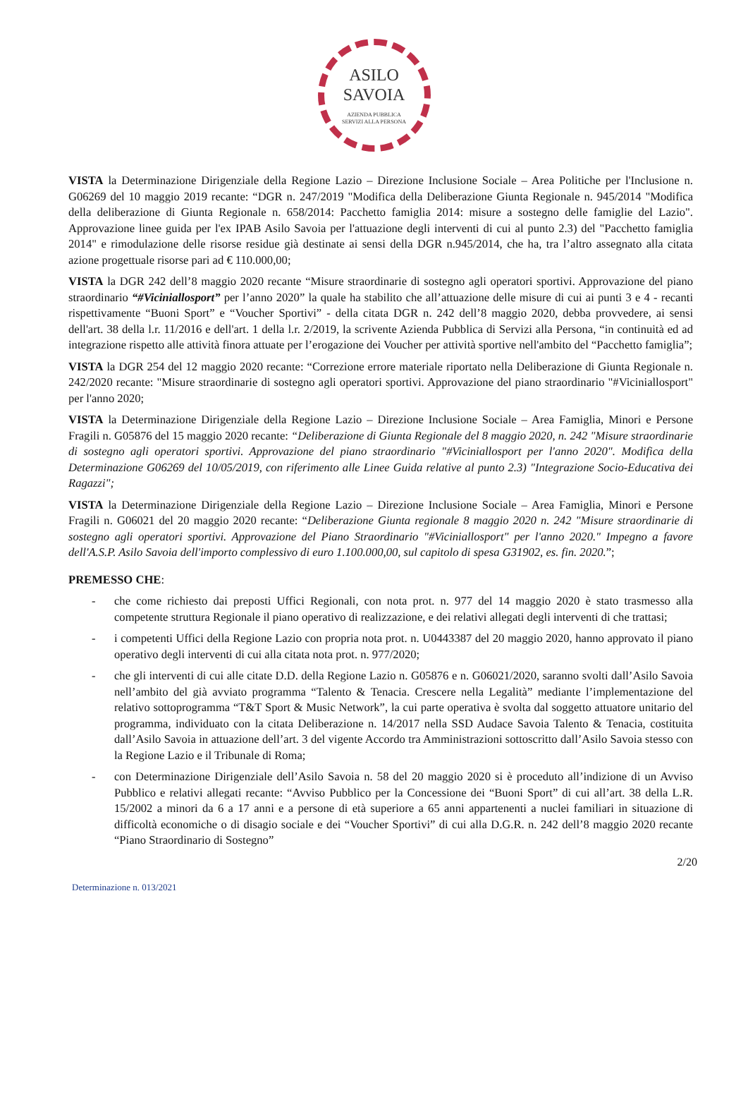ASILO
SAVOIA
AZIENDA PUBBLICA
SERVIZI ALLA PERSONA
VISTA la Determinazione Dirigenziale della Regione Lazio – Direzione Inclusione Sociale – Area Politiche per l'Inclusione n. G06269 del 10 maggio 2019 recante: “DGR n. 247/2019 "Modifica della Deliberazione Giunta Regionale n. 945/2014 "Modifica della deliberazione di Giunta Regionale n. 658/2014: Pacchetto famiglia 2014: misure a sostegno delle famiglie del Lazio". Approvazione linee guida per l'ex IPAB Asilo Savoia per l'attuazione degli interventi di cui al punto 2.3) del "Pacchetto famiglia 2014" e rimodulazione delle risorse residue già destinate ai sensi della DGR n.945/2014, che ha, tra l’altro assegnato alla citata azione progettuale risorse pari ad € 110.000,00;
VISTA la DGR 242 dell’8 maggio 2020 recante “Misure straordinarie di sostegno agli operatori sportivi. Approvazione del piano straordinario “#Viciniallosport” per l’anno 2020” la quale ha stabilito che all’attuazione delle misure di cui ai punti 3 e 4 - recanti rispettivamente “Buoni Sport” e “Voucher Sportivi” - della citata DGR n. 242 dell’8 maggio 2020, debba provvedere, ai sensi dell'art. 38 della l.r. 11/2016 e dell'art. 1 della l.r. 2/2019, la scrivente Azienda Pubblica di Servizi alla Persona, “in continuità ed ad integrazione rispetto alle attività finora attuate per l’erogazione dei Voucher per attività sportive nell'ambito del “Pacchetto famiglia”;
VISTA la DGR 254 del 12 maggio 2020 recante: “Correzione errore materiale riportato nella Deliberazione di Giunta Regionale n. 242/2020 recante: "Misure straordinarie di sostegno agli operatori sportivi. Approvazione del piano straordinario "#Viciniallosport" per l'anno 2020;
VISTA la Determinazione Dirigenziale della Regione Lazio – Direzione Inclusione Sociale – Area Famiglia, Minori e Persone Fragili n. G05876 del 15 maggio 2020 recante: “Deliberazione di Giunta Regionale del 8 maggio 2020, n. 242 "Misure straordinarie di sostegno agli operatori sportivi. Approvazione del piano straordinario "#Viciniallosport per l'anno 2020". Modifica della Determinazione G06269 del 10/05/2019, con riferimento alle Linee Guida relative al punto 2.3) "Integrazione Socio-Educativa dei Ragazzi";
VISTA la Determinazione Dirigenziale della Regione Lazio – Direzione Inclusione Sociale – Area Famiglia, Minori e Persone Fragili n. G06021 del 20 maggio 2020 recante: “Deliberazione Giunta regionale 8 maggio 2020 n. 242 "Misure straordinarie di sostegno agli operatori sportivi. Approvazione del Piano Straordinario "#Viciniallosport" per l'anno 2020." Impegno a favore dell'A.S.P. Asilo Savoia dell'importo complessivo di euro 1.100.000,00, sul capitolo di spesa G31902, es. fin. 2020.”;
PREMESSO CHE:
- che come richiesto dai preposti Uffici Regionali, con nota prot. n. 977 del 14 maggio 2020 è stato trasmesso alla competente struttura Regionale il piano operativo di realizzazione, e dei relativi allegati degli interventi di che trattasi;
- i competenti Uffici della Regione Lazio con propria nota prot. n. U0443387 del 20 maggio 2020, hanno approvato il piano operativo degli interventi di cui alla citata nota prot. n. 977/2020;
- che gli interventi di cui alle citate D.D. della Regione Lazio n. G05876 e n. G06021/2020, saranno svolti dall’Asilo Savoia nell’ambito del già avviato programma “Talento & Tenacia. Crescere nella Legalità” mediante l’implementazione del relativo sottoprogramma “T&T Sport & Music Network”, la cui parte operativa è svolta dal soggetto attuatore unitario del programma, individuato con la citata Deliberazione n. 14/2017 nella SSD Audace Savoia Talento & Tenacia, costituita dall’Asilo Savoia in attuazione dell’art. 3 del vigente Accordo tra Amministrazioni sottoscritto dall’Asilo Savoia stesso con la Regione Lazio e il Tribunale di Roma;
- con Determinazione Dirigenziale dell’Asilo Savoia n. 58 del 20 maggio 2020 si è proceduto all’indizione di un Avviso Pubblico e relativi allegati recante: “Avviso Pubblico per la Concessione dei “Buoni Sport” di cui all’art. 38 della L.R. 15/2002 a minori da 6 a 17 anni e a persone di età superiore a 65 anni appartenenti a nuclei familiari in situazione di difficoltà economiche o di disagio sociale e dei “Voucher Sportivi” di cui alla D.G.R. n. 242 dell’8 maggio 2020 recante “Piano Straordinario di Sostegno”
2/20
Determinazione n. 013/2021